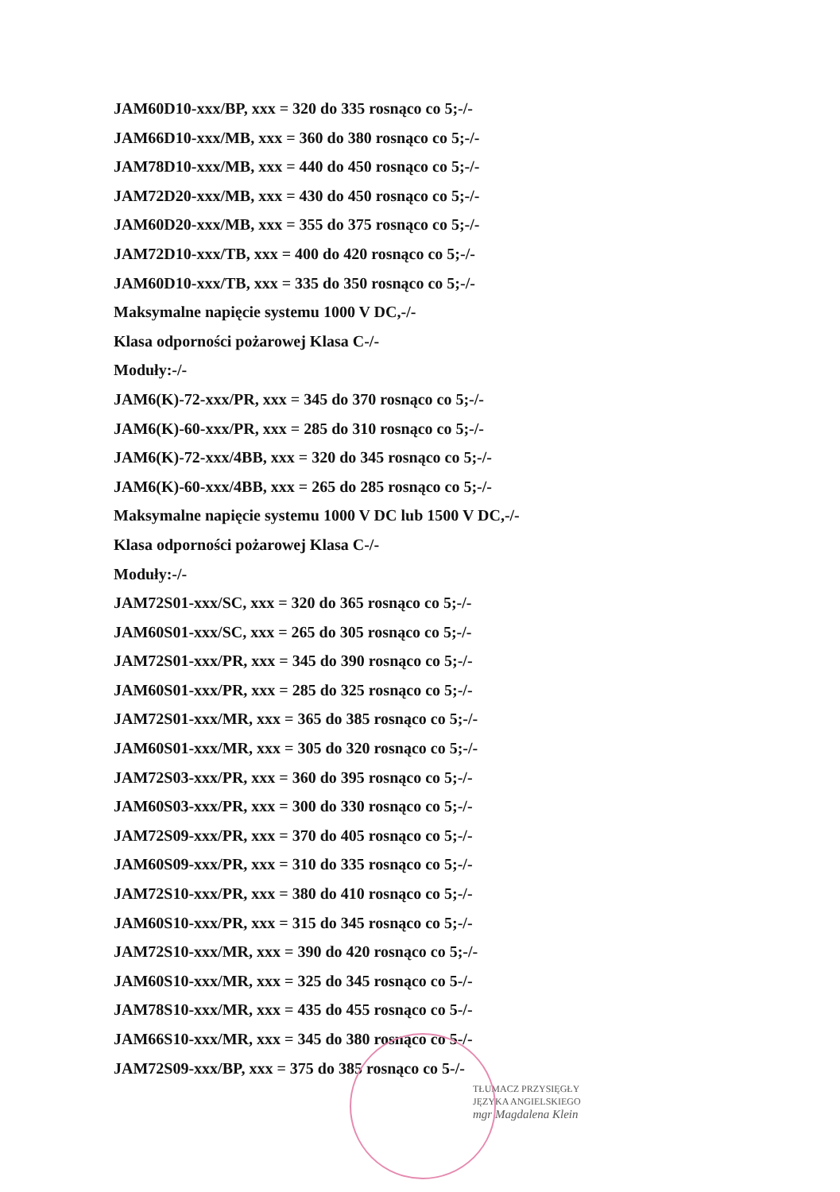JAM60D10-xxx/BP, xxx = 320 do 335 rosnąco co 5;-/-
JAM66D10-xxx/MB, xxx = 360 do 380 rosnąco co 5;-/-
JAM78D10-xxx/MB, xxx = 440 do 450 rosnąco co 5;-/-
JAM72D20-xxx/MB, xxx = 430 do 450 rosnąco co 5;-/-
JAM60D20-xxx/MB, xxx = 355 do 375 rosnąco co 5;-/-
JAM72D10-xxx/TB, xxx = 400 do 420 rosnąco co 5;-/-
JAM60D10-xxx/TB, xxx = 335 do 350 rosnąco co 5;-/-
Maksymalne napięcie systemu 1000 V DC,-/-
Klasa odporności pożarowej Klasa C-/-
Moduły:-/-
JAM6(K)-72-xxx/PR, xxx = 345 do 370 rosnąco co 5;-/-
JAM6(K)-60-xxx/PR, xxx = 285 do 310 rosnąco co 5;-/-
JAM6(K)-72-xxx/4BB, xxx = 320 do 345 rosnąco co 5;-/-
JAM6(K)-60-xxx/4BB, xxx = 265 do 285 rosnąco co 5;-/-
Maksymalne napięcie systemu 1000 V DC lub 1500 V DC,-/-
Klasa odporności pożarowej Klasa C-/-
Moduły:-/-
JAM72S01-xxx/SC, xxx = 320 do 365 rosnąco co 5;-/-
JAM60S01-xxx/SC, xxx = 265 do 305 rosnąco co 5;-/-
JAM72S01-xxx/PR, xxx = 345 do 390 rosnąco co 5;-/-
JAM60S01-xxx/PR, xxx = 285 do 325 rosnąco co 5;-/-
JAM72S01-xxx/MR, xxx = 365 do 385 rosnąco co 5;-/-
JAM60S01-xxx/MR, xxx = 305 do 320 rosnąco co 5;-/-
JAM72S03-xxx/PR, xxx = 360 do 395 rosnąco co 5;-/-
JAM60S03-xxx/PR, xxx = 300 do 330 rosnąco co 5;-/-
JAM72S09-xxx/PR, xxx = 370 do 405 rosnąco co 5;-/-
JAM60S09-xxx/PR, xxx = 310 do 335 rosnąco co 5;-/-
JAM72S10-xxx/PR, xxx = 380 do 410 rosnąco co 5;-/-
JAM60S10-xxx/PR, xxx = 315 do 345 rosnąco co 5;-/-
JAM72S10-xxx/MR, xxx = 390 do 420 rosnąco co 5;-/-
JAM60S10-xxx/MR, xxx = 325 do 345 rosnąco co 5-/-
JAM78S10-xxx/MR, xxx = 435 do 455 rosnąco co 5-/-
JAM66S10-xxx/MR, xxx = 345 do 380 rosnąco co 5-/-
JAM72S09-xxx/BP, xxx = 375 do 385 rosnąco co 5-/-
TŁUMACZ PRZYSIĘGŁY
JĘZYKA ANGIELSKIEGO
mgr Magdalena Klein